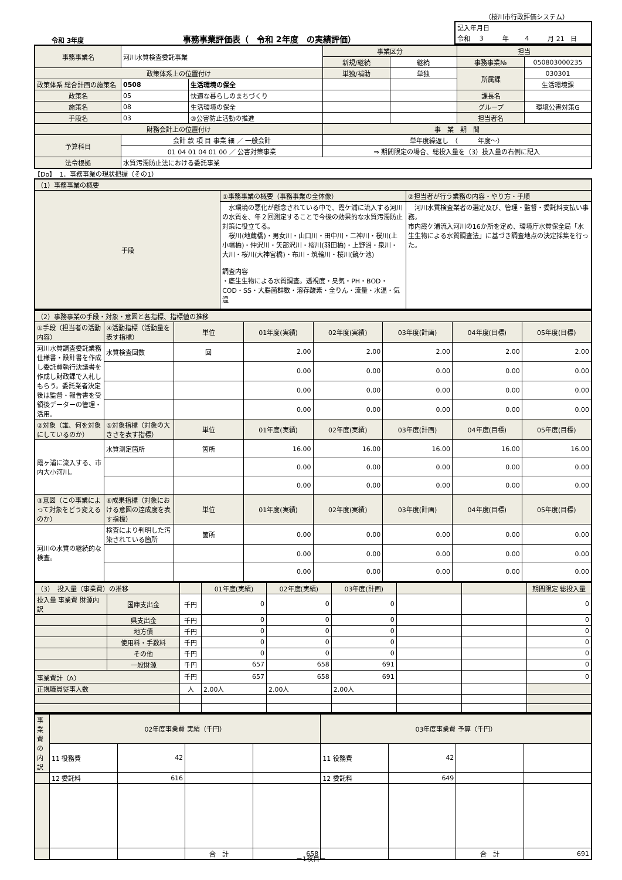（桜川市行政評価システム）
令和 3年度 事務事業評価表（　令和 2年度　の実績評価）
| 記入年月日 | | | | | |
| 令和 | 3 | 年 | 4 | 月 21 | 日 |
| 事務事業名 | 河川水質検査委託事業 | | 事業区分 | | 担当 | |
| | | | 新規/継続 | 継続 | 事務事業№ | 050803000235 |
| 政策体系上の位置付け | | | 単独/補助 | 単独 | 所属課 | 030301 |
| 政策体系 総合計画の施策名 | 0508 | 生活環境の保全 | | | | 生活環境課 |
| 政策名 | 05 | 快適な暮らしのまちづくり | | | 課長名 | |
| 施策名 | 08 | 生活環境の保全 | | | グループ | 環境公害対策G |
| 手段名 | 03 | ③公害防止活動の推進 | | | 担当者名 | |
| 財務会計上の位置付け | | | 事 業 期 間 | | | |
| 予算科目 | 会計 款 項 目 事業 細 ／ 一般会計 | | 単年度繰返し （ 年度～） | | | |
| | 01 04 01 04 01 00 ／ 公害対策事業 | | ⇒ 期間限定の場合、総投入量を（3）投入量の右側に記入 | | | |
| 法令根拠 | 水質汚濁防止法における委託事業 | | | | | |
【Do】　1．事務事業の現状把握（その1）
| （1）事務事業の概要 | | |
| 手段 | ①事務事業の概要（事務事業の全体像） | ②担当者が行う業務の内容・やり方・手順 |
| | 水環境の悪化が懸念されている中で、霞ケ浦に流入する河川の水質を、年２回測定することで今後の効果的な水質汚濁防止対策に役立てる。 桜川(地蔵橋)・男女川・山口川・田中川・二神川・桜川(上小幡橋)・仲沢川・矢部沢川・桜川(羽田橋)・上野沼・泉川・大川・桜川(大神宮橋)・布川・筑輪川・桜川(鏡ケ池) 調査内容 ・底生生物による水質調査。透視度・臭気・PH・BOD・COD・SS・大腸菌群数・溶存酸素・全りん・流量・水温・気温 | 河川水質検査業者の選定及び、管理・監督・委託料支払い事務。 市内霞ケ浦流入河川の16か所を定め、環境庁水質保全局「水生生物による水質調査法」に基づき調査地点の決定採集を行った。 |
| （2）事務事業の手段・対象・意図と各指標、指標値の推移 | | | | | | | |
| ①手段（担当者の活動内容） | ④活動指標（活動量を表す指標） | 単位 | 01年度(実績) | 02年度(実績) | 03年度(計画) | 04年度(目標) | 05年度(目標) |
| 河川水質調査委託業務仕様書・設計書を作成し委託費執行決議書を作成し財政課で入札しもらう。委託業者決定後は監督・報告書を受領後データーの管理・活用。 | 水質検査回数 | 回 | 2.00 | 2.00 | 2.00 | 2.00 | 2.00 |
| | | | 0.00 | 0.00 | 0.00 | 0.00 | 0.00 |
| | | | 0.00 | 0.00 | 0.00 | 0.00 | 0.00 |
| | | | 0.00 | 0.00 | 0.00 | 0.00 | 0.00 |
| ②対象（誰、何を対象にしているのか） | ⑤対象指標（対象の大きさを表す指標） | 単位 | 01年度(実績) | 02年度(実績) | 03年度(計画) | 04年度(目標) | 05年度(目標) |
| 霞ヶ浦に流入する、市内大小河川。 | 水質測定箇所 | 箇所 | 16.00 | 16.00 | 16.00 | 16.00 | 16.00 |
| | | | 0.00 | 0.00 | 0.00 | 0.00 | 0.00 |
| | | | 0.00 | 0.00 | 0.00 | 0.00 | 0.00 |
| ③意図（この事業によって対象をどう変えるのか） | ⑥成果指標（対象における意図の達成度を表す指標） | 単位 | 01年度(実績) | 02年度(実績) | 03年度(計画) | 04年度(目標) | 05年度(目標) |
| 河川の水質の継続的な検査。 | 検査により判明した汚染されている箇所 | 箇所 | 0.00 | 0.00 | 0.00 | 0.00 | 0.00 |
| | | | 0.00 | 0.00 | 0.00 | 0.00 | 0.00 |
| | | | 0.00 | 0.00 | 0.00 | 0.00 | 0.00 |
| （3） 投入量（事業費）の推移 | | | 01年度(実績) | 02年度(実績) | 03年度(計画) | | | 期間限定 総投入量 |
| 投入量 事業費 財源内訳 | 国庫支出金 | 千円 | 0 | 0 | 0 | | | 0 |
| | 県支出金 | 千円 | 0 | 0 | 0 | | | 0 |
| | 地方債 | 千円 | 0 | 0 | 0 | | | 0 |
| | 使用料・手数料 | 千円 | 0 | 0 | 0 | | | 0 |
| | その他 | 千円 | 0 | 0 | 0 | | | 0 |
| | 一般財源 | 千円 | 657 | 658 | 691 | | | 0 |
| 事業費計（A） | | 千円 | 657 | 658 | 691 | | | 0 |
| 正規職員従事人数 | | 人 | 2.00人 | 2.00人 | 2.00人 | | | |
| 事業費の内訳 | 02年度事業費 実績（千円） | | | | 03年度事業費 予算（千円） | | | |
| | 11 役務費 | 42 | | | 11 役務費 | 42 | | |
| | 12 委託料 | 616 | | | 12 委託料 | 649 | | |
| | | | 合 計 | 658 | | | 合 計 | 691 |
－1枚目－